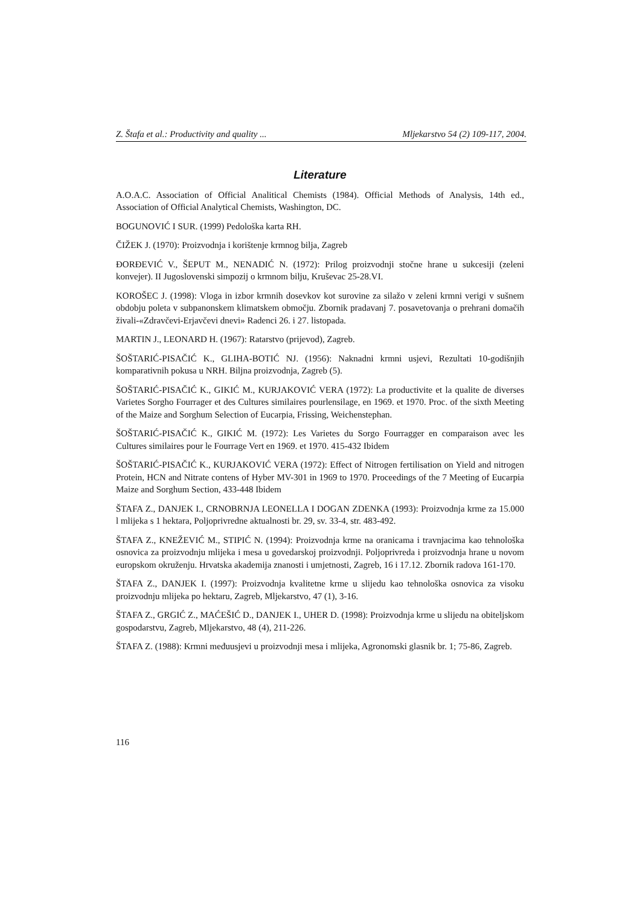Z. Štafa et al.: Productivity and quality ... Mljekarstvo 54 (2) 109-117, 2004.
Literature
A.O.A.C. Association of Official Analitical Chemists (1984). Official Methods of Analysis, 14th ed., Association of Official Analytical Chemists, Washington, DC.
BOGUNOVIĆ I SUR. (1999) Pedološka karta RH.
ČIŽEK J. (1970): Proizvodnja i korištenje krmnog bilja, Zagreb
ĐORĐEVIĆ V., ŠEPUT M., NENADIĆ N. (1972): Prilog proizvodnji stočne hrane u sukcesiji (zeleni konvejer). II Jugoslovenski simpozij o krmnom bilju, Kruševac 25-28.VI.
KOROŠEC J. (1998): Vloga in izbor krmnih dosevkov kot surovine za silažo v zeleni krmni verigi v sušnem obdobju poleta v subpanonskem klimatskem območju. Zbornik pradavanj 7. posavetovanja o prehrani domačih živali-«Zdravčevi-Erjavčevi dnevi» Radenci 26. i 27. listopada.
MARTIN J., LEONARD H. (1967): Ratarstvo (prijevod), Zagreb.
ŠOŠTARIĆ-PISAČIĆ K., GLIHA-BOTIĆ NJ. (1956): Naknadni krmni usjevi, Rezultati 10-godišnjih komparativnih pokusa u NRH. Biljna proizvodnja, Zagreb (5).
ŠOŠTARIĆ-PISAČIĆ K., GIKIĆ M., KURJAKOVIĆ VERA (1972): La productivite et la qualite de diverses Varietes Sorgho Fourrager et des Cultures similaires pourlensilage, en 1969. et 1970. Proc. of the sixth Meeting of the Maize and Sorghum Selection of Eucarpia, Frissing, Weichenstephan.
ŠOŠTARIĆ-PISAČIĆ K., GIKIĆ M. (1972): Les Varietes du Sorgo Fourragger en comparaison avec les Cultures similaires pour le Fourrage Vert en 1969. et 1970. 415-432 Ibidem
ŠOŠTARIĆ-PISAČIĆ K., KURJAKOVIĆ VERA (1972): Effect of Nitrogen fertilisation on Yield and nitrogen Protein, HCN and Nitrate contens of Hyber MV-301 in 1969 to 1970. Proceedings of the 7 Meeting of Eucarpia Maize and Sorghum Section, 433-448 Ibidem
ŠTAFA Z., DANJEK I., CRNOBRNJA LEONELLA I DOGAN ZDENKA (1993): Proizvodnja krme za 15.000 l mlijeka s 1 hektara, Poljoprivredne aktualnosti br. 29, sv. 33-4, str. 483-492.
ŠTAFA Z., KNEŽEVIĆ M., STIPIĆ N. (1994): Proizvodnja krme na oranicama i travnjacima kao tehnološka osnovica za proizvodnju mlijeka i mesa u govedarskoj proizvodnji. Poljoprivreda i proizvodnja hrane u novom europskom okruženju. Hrvatska akademija znanosti i umjetnosti, Zagreb, 16 i 17.12. Zbornik radova 161-170.
ŠTAFA Z., DANJEK I. (1997): Proizvodnja kvalitetne krme u slijedu kao tehnološka osnovica za visoku proizvodnju mlijeka po hektaru, Zagreb, Mljekarstvo, 47 (1), 3-16.
ŠTAFA Z., GRGIĆ Z., MAĆEŠIĆ D., DANJEK I., UHER D. (1998): Proizvodnja krme u slijedu na obiteljskom gospodarstvu, Zagreb, Mljekarstvo, 48 (4), 211-226.
ŠTAFA Z. (1988): Krmni međuusjevi u proizvodnji mesa i mlijeka, Agronomski glasnik br. 1; 75-86, Zagreb.
116